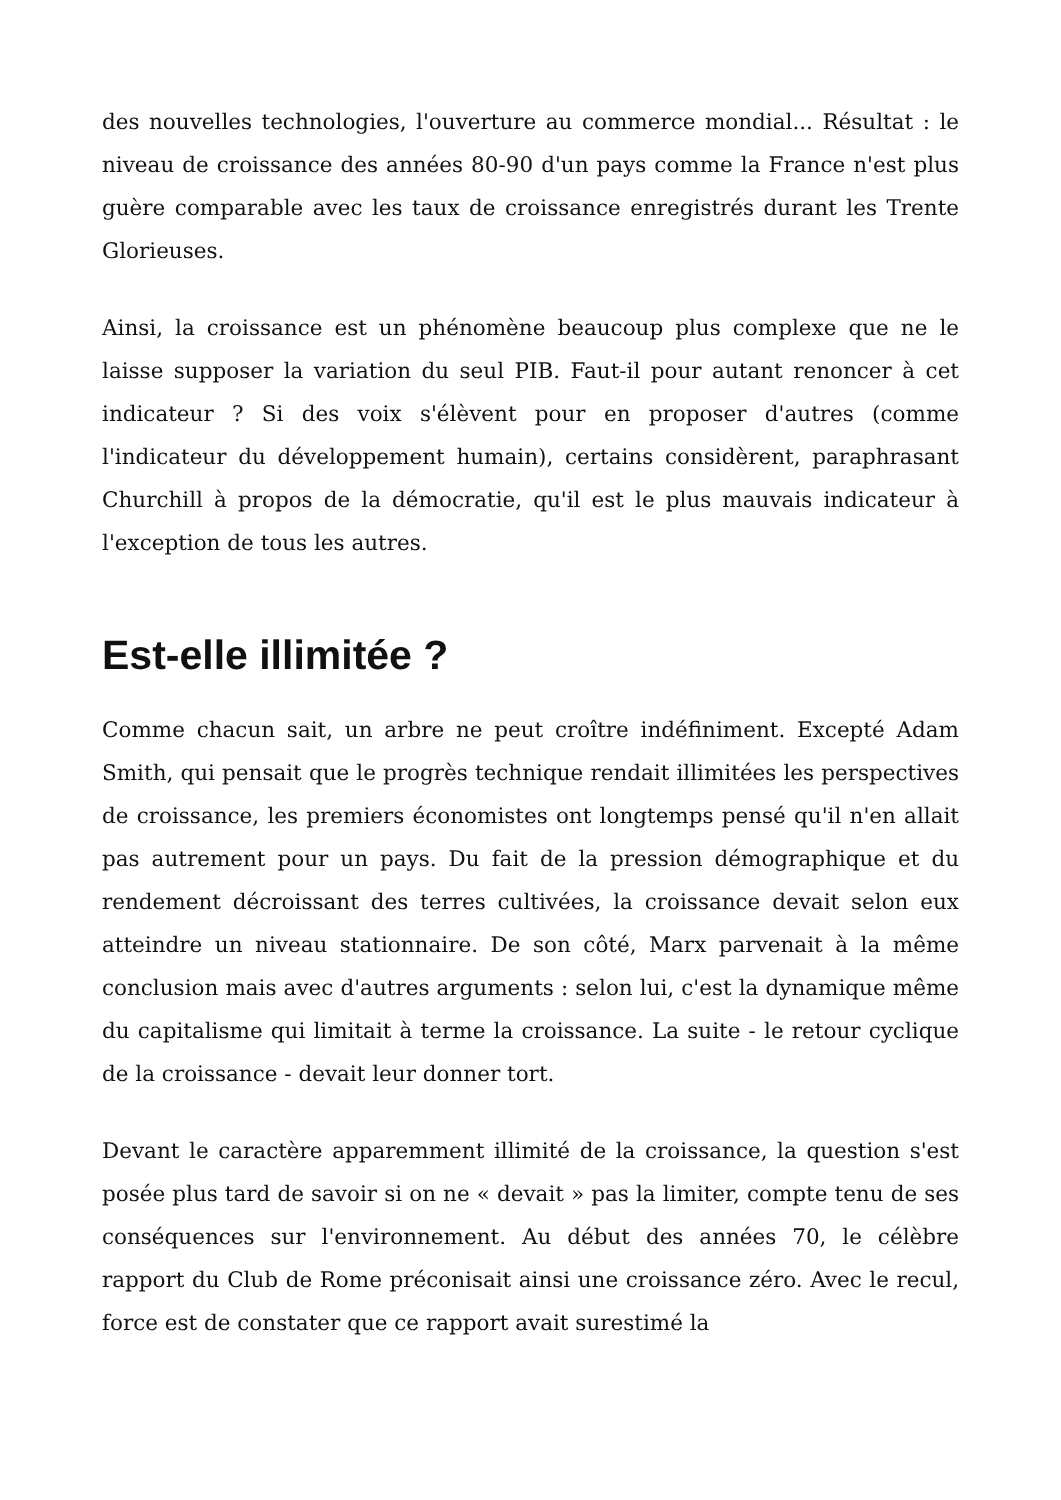des nouvelles technologies, l'ouverture au commerce mondial... Résultat : le niveau de croissance des années 80-90 d'un pays comme la France n'est plus guère comparable avec les taux de croissance enregistrés durant les Trente Glorieuses.
Ainsi, la croissance est un phénomène beaucoup plus complexe que ne le laisse supposer la variation du seul PIB. Faut-il pour autant renoncer à cet indicateur ? Si des voix s'élèvent pour en proposer d'autres (comme l'indicateur du développement humain), certains considèrent, paraphrasant Churchill à propos de la démocratie, qu'il est le plus mauvais indicateur à l'exception de tous les autres.
Est-elle illimitée ?
Comme chacun sait, un arbre ne peut croître indéfiniment. Excepté Adam Smith, qui pensait que le progrès technique rendait illimitées les perspectives de croissance, les premiers économistes ont longtemps pensé qu'il n'en allait pas autrement pour un pays. Du fait de la pression démographique et du rendement décroissant des terres cultivées, la croissance devait selon eux atteindre un niveau stationnaire. De son côté, Marx parvenait à la même conclusion mais avec d'autres arguments : selon lui, c'est la dynamique même du capitalisme qui limitait à terme la croissance. La suite - le retour cyclique de la croissance - devait leur donner tort.
Devant le caractère apparemment illimité de la croissance, la question s'est posée plus tard de savoir si on ne « devait » pas la limiter, compte tenu de ses conséquences sur l'environnement. Au début des années 70, le célèbre rapport du Club de Rome préconisait ainsi une croissance zéro. Avec le recul, force est de constater que ce rapport avait surestimé la